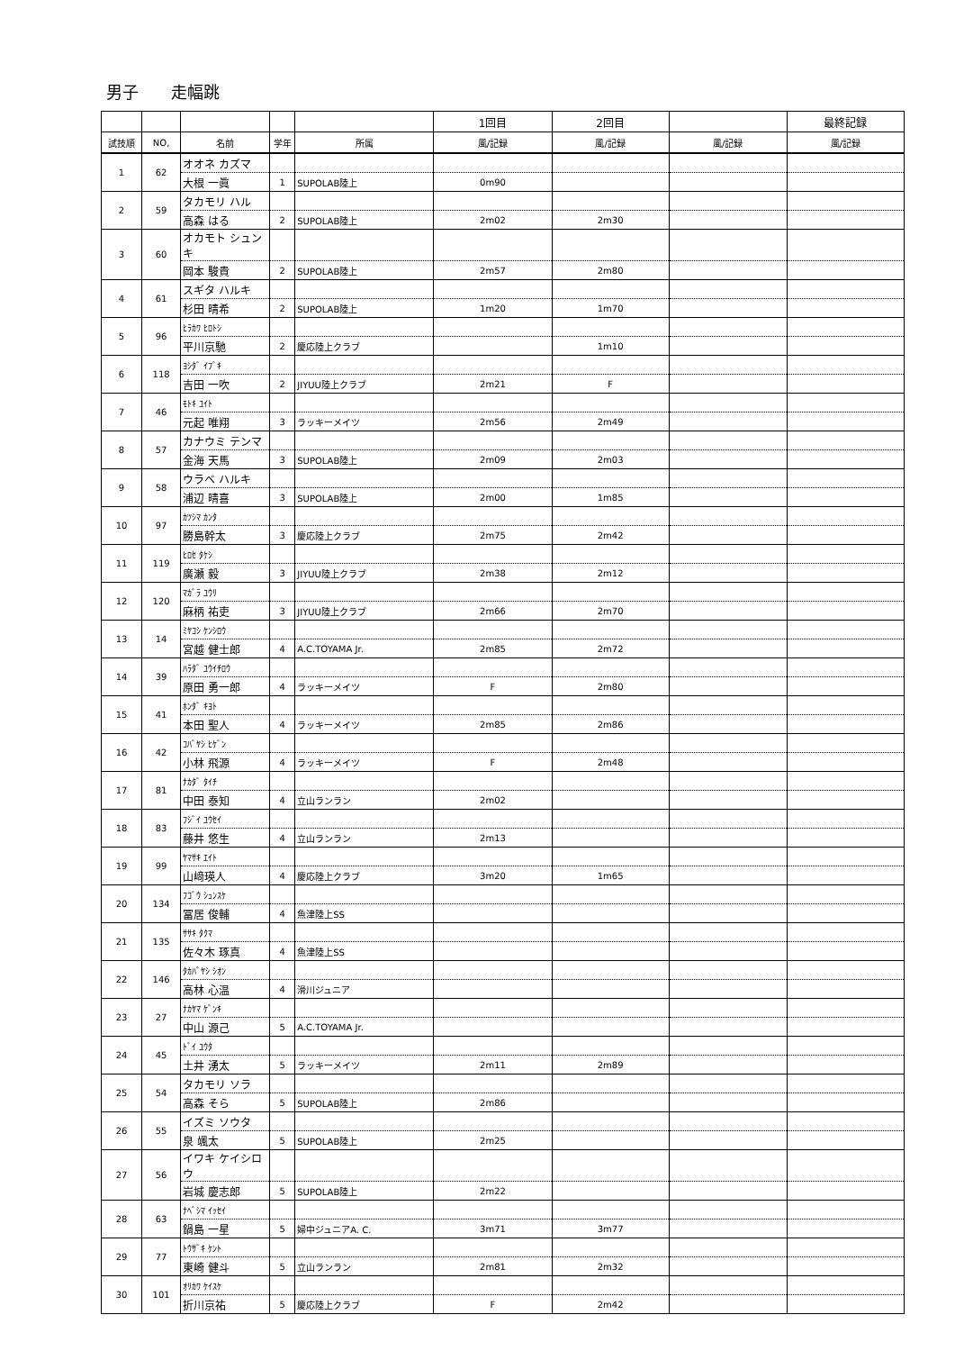男子　　走幅跳
| | | | | | 1回目 | 2回目 | | 最終記録 |
| --- | --- | --- | --- | --- | --- | --- | --- | --- |
| 試技順 | NO, | 名前 | 学年 | 所属 | 風/記録 | 風/記録 | 風/記録 | 風/記録 |
| 1 | 62 | オオネ カズマ | | | | | | |
| | | 大根 一眞 | 1 | SUPOLAB陸上 | 0m90 | | | |
| 2 | 59 | タカモリ ハル | | | | | | |
| | | 高森 はる | 2 | SUPOLAB陸上 | 2m02 | 2m30 | | |
| 3 | 60 | オカモト シュンキ | | | | | | |
| | | 岡本 駿貴 | 2 | SUPOLAB陸上 | 2m57 | 2m80 | | |
| 4 | 61 | スギタ ハルキ | | | | | | |
| | | 杉田 晴希 | 2 | SUPOLAB陸上 | 1m20 | 1m70 | | |
| 5 | 96 | ﾋﾗｶﾜ ﾋﾛﾄｼ | | | | | | |
| | | 平川京馳 | 2 | 慶応陸上クラブ | | 1m10 | | |
| 6 | 118 | ﾖｼﾀﾞ ｲﾌﾞｷ | | | | | | |
| | | 吉田 一吹 | 2 | JIYUU陸上クラブ | 2m21 | F | | |
| 7 | 46 | ﾓﾄｷ ﾕｲﾄ | | | | | | |
| | | 元起 唯翔 | 3 | ラッキーメイツ | 2m56 | 2m49 | | |
| 8 | 57 | カナウミ テンマ | | | | | | |
| | | 金海 天馬 | 3 | SUPOLAB陸上 | 2m09 | 2m03 | | |
| 9 | 58 | ウラベ ハルキ | | | | | | |
| | | 浦辺 晴喜 | 3 | SUPOLAB陸上 | 2m00 | 1m85 | | |
| 10 | 97 | ｶﾂｼﾏ ｶﾝﾀ | | | | | | |
| | | 勝島幹太 | 3 | 慶応陸上クラブ | 2m75 | 2m42 | | |
| 11 | 119 | ﾋﾛｾ ﾀｹｼ | | | | | | |
| | | 廣瀬 毅 | 3 | JIYUU陸上クラブ | 2m38 | 2m12 | | |
| 12 | 120 | ﾏｶﾞﾗ ﾕｳﾘ | | | | | | |
| | | 麻柄 祐吏 | 3 | JIYUU陸上クラブ | 2m66 | 2m70 | | |
| 13 | 14 | ﾐﾔｺｼ ｹﾝｼﾛｳ | | | | | | |
| | | 宮越 健士郎 | 4 | A.C.TOYAMA Jr. | 2m85 | 2m72 | | |
| 14 | 39 | ﾊﾗﾀﾞ ﾕｳｲﾁﾛｳ | | | | | | |
| | | 原田 勇一郎 | 4 | ラッキーメイツ | F | 2m80 | | |
| 15 | 41 | ﾎﾝﾀﾞ ｷﾖﾄ | | | | | | |
| | | 本田 聖人 | 4 | ラッキーメイツ | 2m85 | 2m86 | | |
| 16 | 42 | ｺﾊﾞﾔｼ ﾋｹﾞﾝ | | | | | | |
| | | 小林 飛源 | 4 | ラッキーメイツ | F | 2m48 | | |
| 17 | 81 | ﾅｶﾀﾞ ﾀｲﾁ | | | | | | |
| | | 中田 泰知 | 4 | 立山ランラン | 2m02 | | | |
| 18 | 83 | ﾌｼﾞｲ ﾕｳｾｲ | | | | | | |
| | | 藤井 悠生 | 4 | 立山ランラン | 2m13 | | | |
| 19 | 99 | ﾔﾏｻｷ ｴｲﾄ | | | | | | |
| | | 山﨑瑛人 | 4 | 慶応陸上クラブ | 3m20 | 1m65 | | |
| 20 | 134 | ﾌｺﾞｳ ｼｭﾝｽｹ | | | | | | |
| | | 冨居 俊輔 | 4 | 魚津陸上SS | | | | |
| 21 | 135 | ｻｻｷ ﾀｸﾏ | | | | | | |
| | | 佐々木 琢真 | 4 | 魚津陸上SS | | | | |
| 22 | 146 | ﾀｶﾊﾞﾔｼ ｼｵﾝ | | | | | | |
| | | 高林 心温 | 4 | 滑川ジュニア | | | | |
| 23 | 27 | ﾅｶﾔﾏ ｹﾞﾝｷ | | | | | | |
| | | 中山 源己 | 5 | A.C.TOYAMA Jr. | | | | |
| 24 | 45 | ﾄﾞｲ ﾕｳﾀ | | | | | | |
| | | 土井 湧太 | 5 | ラッキーメイツ | 2m11 | 2m89 | | |
| 25 | 54 | タカモリ ソラ | | | | | | |
| | | 高森 そら | 5 | SUPOLAB陸上 | 2m86 | | | |
| 26 | 55 | イズミ ソウタ | | | | | | |
| | | 泉 颯太 | 5 | SUPOLAB陸上 | 2m25 | | | |
| 27 | 56 | イワキ ケイシロウ | | | | | | |
| | | 岩城 慶志郎 | 5 | SUPOLAB陸上 | 2m22 | | | |
| 28 | 63 | ﾅﾍﾞｼﾏ ｲｯｾｲ | | | | | | |
| | | 鍋島 一星 | 5 | 婦中ジュニアA. C. | 3m71 | 3m77 | | |
| 29 | 77 | ﾄｳｻﾞｷ ｹﾝﾄ | | | | | | |
| | | 東崎 健斗 | 5 | 立山ランラン | 2m81 | 2m32 | | |
| 30 | 101 | ｵﾘｶﾜ ｹｲｽｹ | | | | | | |
| | | 折川京祐 | 5 | 慶応陸上クラブ | F | 2m42 | | |